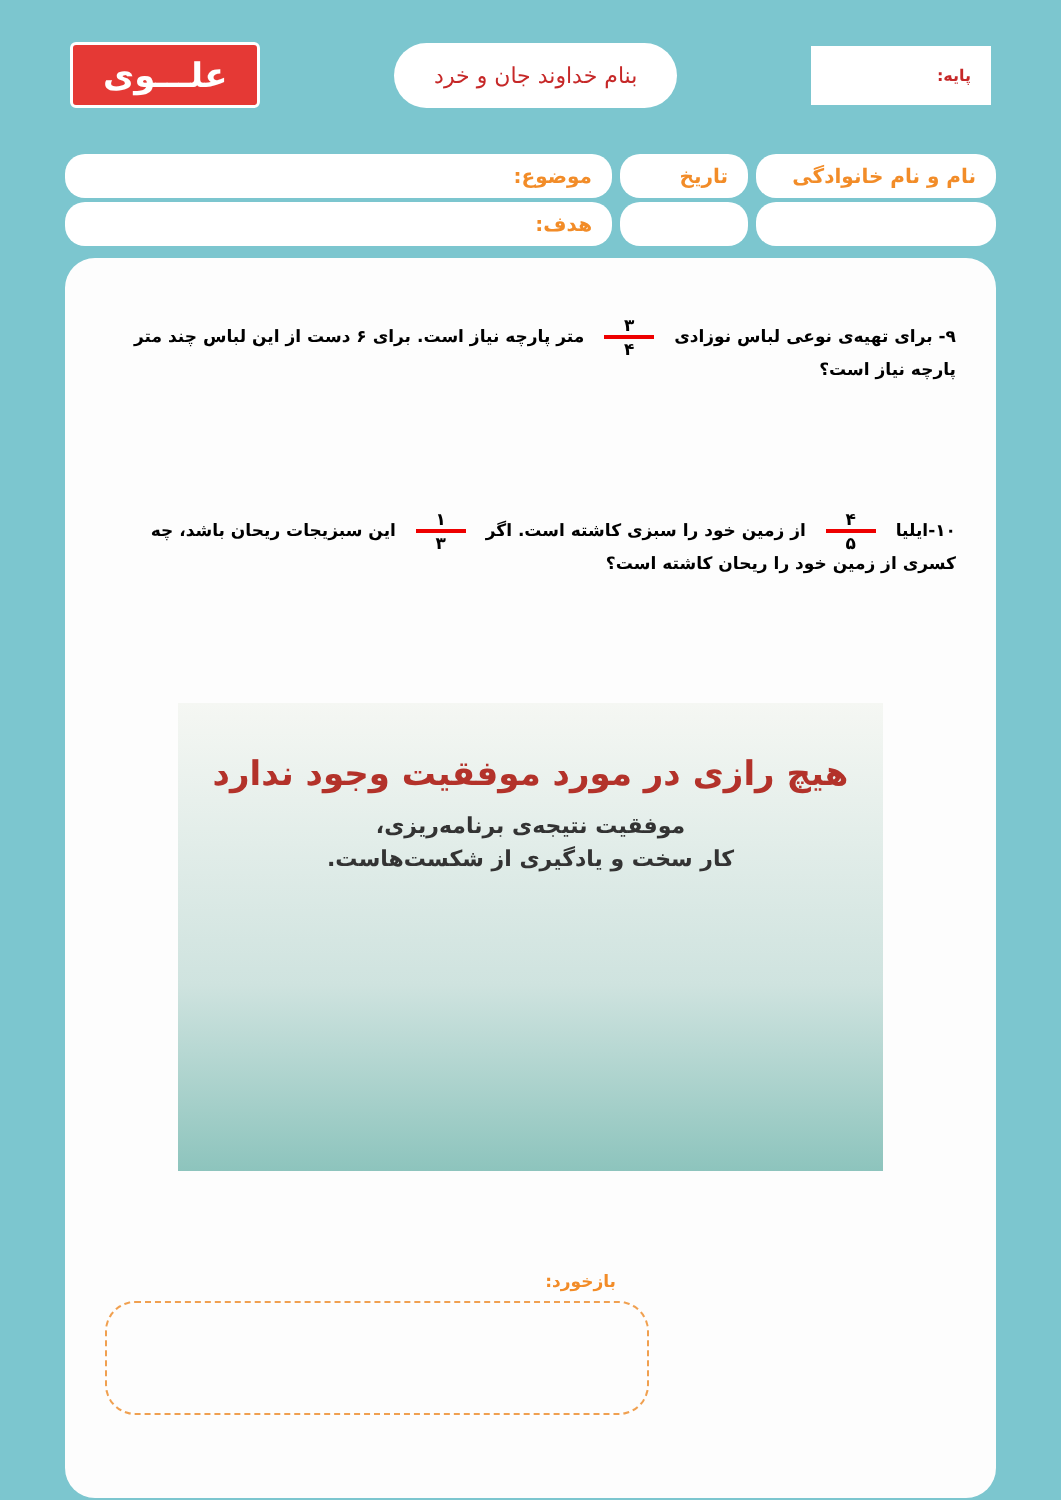پایه:
بنام خداوند جان و خرد
علـــوی
نام و نام خانوادگی
تاریخ موضوع:
هدف:
۹- برای تهیه‌ی نوعی لباس نوزادی ۳ ۴ متر پارچه نیاز است. برای ۶ دست از این لباس چند متر پارچه نیاز است؟
۱۰-ایلیا ۴ ۵ از زمین خود را سبزی کاشته است. اگر ۱ ۳ این سبزیجات ریحان باشد، چه کسری از زمین خود را ریحان کاشته است؟
هیچ رازی در مورد موفقیت وجود ندارد
موفقیت نتیجه‌ی برنامه‌ریزی،
کار سخت و یادگیری از شکست‌هاست.
بازخورد: